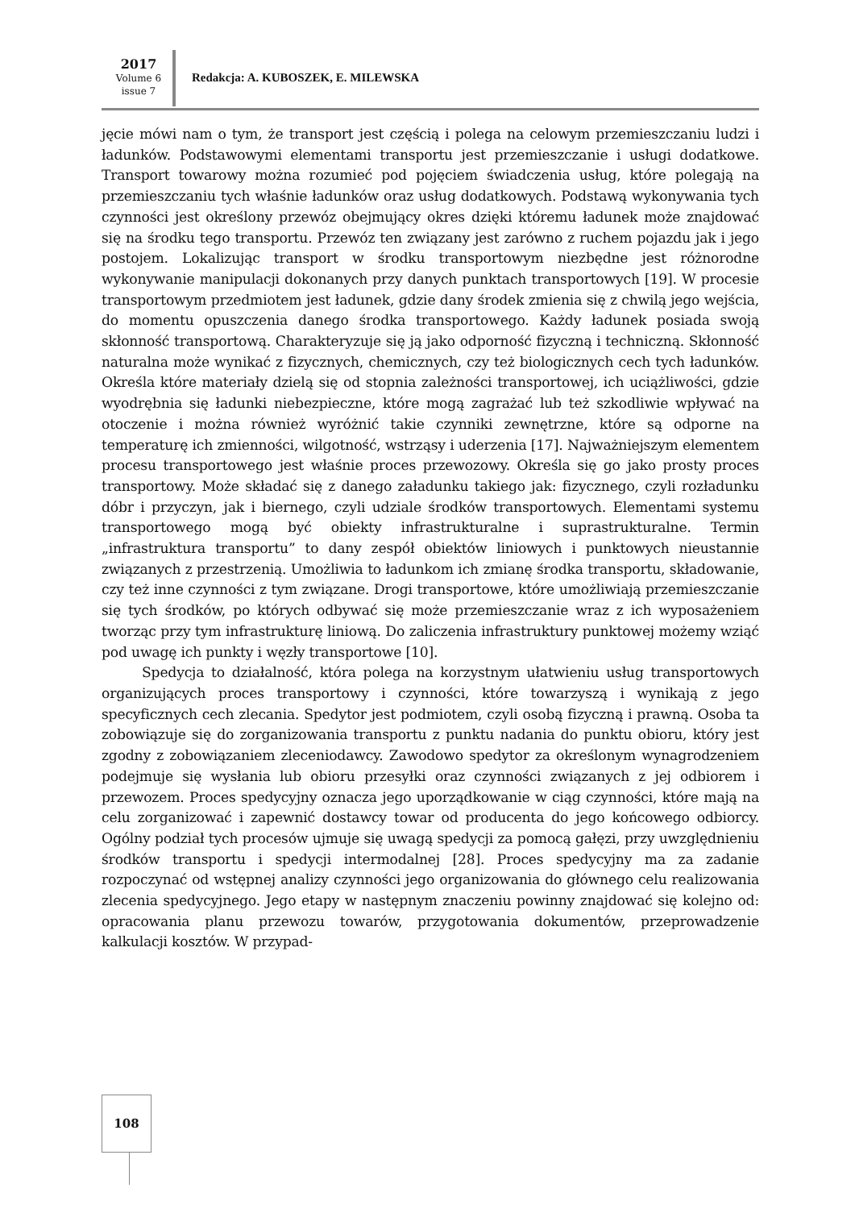2017
Volume 6
issue 7
Redakcja: A. KUBOSZEK, E. MILEWSKA
jęcie mówi nam o tym, że transport jest częścią i polega na celowym przemieszczaniu ludzi i ładunków. Podstawowymi elementami transportu jest przemieszczanie i usługi dodatkowe. Transport towarowy można rozumieć pod pojęciem świadczenia usług, które polegają na przemieszczaniu tych właśnie ładunków oraz usług dodatkowych. Podstawą wykonywania tych czynności jest określony przewóz obejmujący okres dzięki któremu ładunek może znajdować się na środku tego transportu. Przewóz ten związany jest zarówno z ruchem pojazdu jak i jego postojem. Lokalizując transport w środku transportowym niezbędne jest różnorodne wykonywanie manipulacji dokonanych przy danych punktach transportowych [19]. W procesie transportowym przedmiotem jest ładunek, gdzie dany środek zmienia się z chwilą jego wejścia, do momentu opuszczenia danego środka transportowego. Każdy ładunek posiada swoją skłonność transportową. Charakteryzuje się ją jako odporność fizyczną i techniczną. Skłonność naturalna może wynikać z fizycznych, chemicznych, czy też biologicznych cech tych ładunków. Określa które materiały dzielą się od stopnia zależności transportowej, ich uciążliwości, gdzie wyodrębnia się ładunki niebezpieczne, które mogą zagrażać lub też szkodliwie wpływać na otoczenie i można również wyróżnić takie czynniki zewnętrzne, które są odporne na temperaturę ich zmienności, wilgotność, wstrząsy i uderzenia [17]. Najważniejszym elementem procesu transportowego jest właśnie proces przewozowy. Określa się go jako prosty proces transportowy. Może składać się z danego załadunku takiego jak: fizycznego, czyli rozładunku dóbr i przyczyn, jak i biernego, czyli udziale środków transportowych. Elementami systemu transportowego mogą być obiekty infrastrukturalne i suprastrukturalne. Termin „infrastruktura transportu” to dany zespół obiektów liniowych i punktowych nieustannie związanych z przestrzenią. Umożliwia to ładunkom ich zmianę środka transportu, składowanie, czy też inne czynności z tym związane. Drogi transportowe, które umożliwiają przemieszczanie się tych środków, po których odbywać się może przemieszczanie wraz z ich wyposażeniem tworząc przy tym infrastrukturę liniową. Do zaliczenia infrastruktury punktowej możemy wziąć pod uwagę ich punkty i węzły transportowe [10].
Spedycja to działalność, która polega na korzystnym ułatwieniu usług transportowych organizujących proces transportowy i czynności, które towarzyszą i wynikają z jego specyficznych cech zlecania. Spedytor jest podmiotem, czyli osobą fizyczną i prawną. Osoba ta zobowiązuje się do zorganizowania transportu z punktu nadania do punktu obioru, który jest zgodny z zobowiązaniem zleceniodawcy. Zawodowo spedytor za określonym wynagrodzeniem podejmuje się wysłania lub obioru przesyłki oraz czynności związanych z jej odbiorem i przewozem. Proces spedycyjny oznacza jego uporządkowanie w ciąg czynności, które mają na celu zorganizować i zapewnić dostawcy towar od producenta do jego końcowego odbiorcy. Ogólny podział tych procesów ujmuje się uwagą spedycji za pomocą gałęzi, przy uwzględnieniu środków transportu i spedycji intermodalnej [28]. Proces spedycyjny ma za zadanie rozpoczynać od wstępnej analizy czynności jego organizowania do głównego celu realizowania zlecenia spedycyjnego. Jego etapy w następnym znaczeniu powinny znajdować się kolejno od: opracowania planu przewozu towarów, przygotowania dokumentów, przeprowadzenie kalkulacji kosztów. W przypad-
108